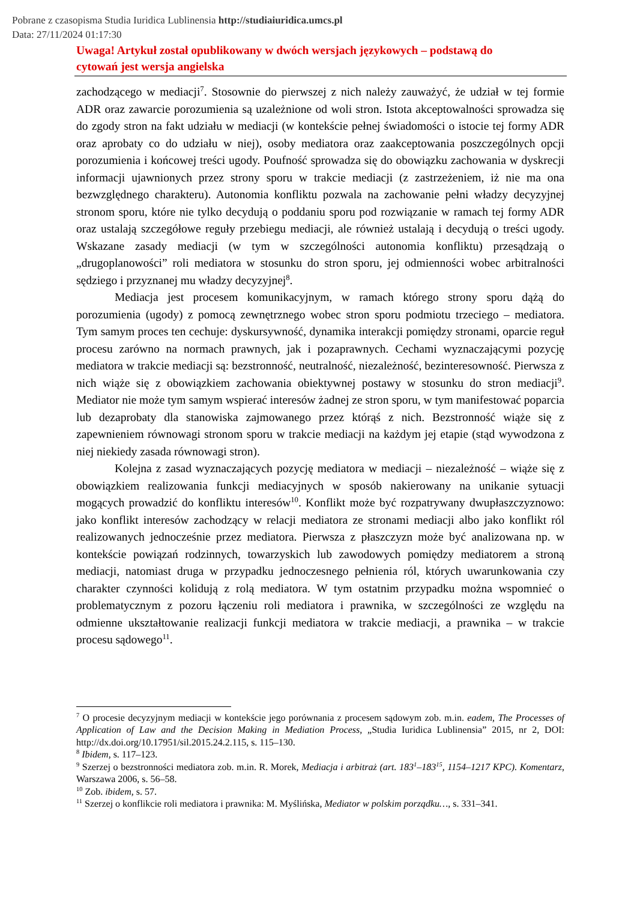Pobrane z czasopisma Studia Iuridica Lublinensia http://studiaiuridica.umcs.pl
Data: 27/11/2024 01:17:30
Uwaga! Artykuł został opublikowany w dwóch wersjach językowych – podstawą do cytowań jest wersja angielska
zachodzącego w mediacji<sup>7</sup>. Stosownie do pierwszej z nich należy zauważyć, że udział w tej formie ADR oraz zawarcie porozumienia są uzależnione od woli stron. Istota akceptowalności sprowadza się do zgody stron na fakt udziału w mediacji (w kontekście pełnej świadomości o istocie tej formy ADR oraz aprobaty co do udziału w niej), osoby mediatora oraz zaakceptowania poszczególnych opcji porozumienia i końcowej treści ugody. Poufność sprowadza się do obowiązku zachowania w dyskrecji informacji ujawnionych przez strony sporu w trakcie mediacji (z zastrzeżeniem, iż nie ma ona bezwzględnego charakteru). Autonomia konfliktu pozwala na zachowanie pełni władzy decyzyjnej stronom sporu, które nie tylko decydują o poddaniu sporu pod rozwiązanie w ramach tej formy ADR oraz ustalają szczegółowe reguły przebiegu mediacji, ale również ustalają i decydują o treści ugody. Wskazane zasady mediacji (w tym w szczególności autonomia konfliktu) przesądzają o „drugoplanowości” roli mediatora w stosunku do stron sporu, jej odmienności wobec arbitralności sędziego i przyznanej mu władzy decyzyjnej<sup>8</sup>.
Mediacja jest procesem komunikacyjnym, w ramach którego strony sporu dążą do porozumienia (ugody) z pomocą zewnętrznego wobec stron sporu podmiotu trzeciego – mediatora. Tym samym proces ten cechuje: dyskursywność, dynamika interakcji pomiędzy stronami, oparcie reguł procesu zarówno na normach prawnych, jak i pozaprawnych. Cechami wyznaczającymi pozycję mediatora w trakcie mediacji są: bezstronność, neutralność, niezależność, bezinteresowność. Pierwsza z nich wiąże się z obowiązkiem zachowania obiektywnej postawy w stosunku do stron mediacji<sup>9</sup>. Mediator nie może tym samym wspierać interesów żadnej ze stron sporu, w tym manifestować poparcia lub dezaprobaty dla stanowiska zajmowanego przez którąś z nich. Bezstronność wiąże się z zapewnieniem równowagi stronom sporu w trakcie mediacji na każdym jej etapie (stąd wywodzona z niej niekiedy zasada równowagi stron).
Kolejna z zasad wyznaczających pozycję mediatora w mediacji – niezależność – wiąże się z obowiązkiem realizowania funkcji mediacyjnych w sposób nakierowany na unikanie sytuacji mogących prowadzić do konfliktu interesów<sup>10</sup>. Konflikt może być rozpatrywany dwupłaszczyznowo: jako konflikt interesów zachodzący w relacji mediatora ze stronami mediacji albo jako konflikt ról realizowanych jednocześnie przez mediatora. Pierwsza z płaszczyzn może być analizowana np. w kontekście powiązań rodzinnych, towarzyskich lub zawodowych pomiędzy mediatorem a stroną mediacji, natomiast druga w przypadku jednoczesnego pełnienia ról, których uwarunkowania czy charakter czynności kolidują z rolą mediatora. W tym ostatnim przypadku można wspomnieć o problematycznym z pozoru łączeniu roli mediatora i prawnika, w szczególności ze względu na odmienne ukształtowanie realizacji funkcji mediatora w trakcie mediacji, a prawnika – w trakcie procesu sądowego<sup>11</sup>.
<sup>7</sup> O procesie decyzyjnym mediacji w kontekście jego porównania z procesem sądowym zob. m.in. eadem, The Processes of Application of Law and the Decision Making in Mediation Process, „Studia Iuridica Lublinensia” 2015, nr 2, DOI: http://dx.doi.org/10.17951/sil.2015.24.2.115, s. 115–130.
<sup>8</sup> Ibidem, s. 117–123.
<sup>9</sup> Szerzej o bezstronności mediatora zob. m.in. R. Morek, Mediacja i arbitraż (art. 183<sup>1</sup>–183<sup>15</sup>, 1154–1217 KPC). Komentarz, Warszawa 2006, s. 56–58.
<sup>10</sup> Zob. ibidem, s. 57.
<sup>11</sup> Szerzej o konflikcie roli mediatora i prawnika: M. Myślińska, Mediator w polskim porządku…, s. 331–341.